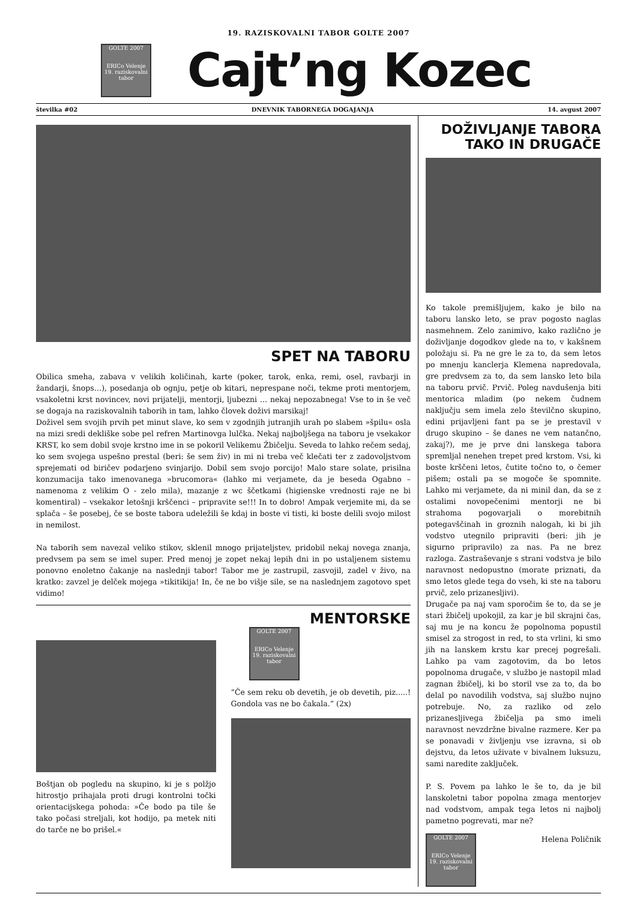19. RAZISKOVALNI TABOR GOLTE 2007
GOLTE 2007
ERICo Velenje
19. raziskovalni tabor
Cajt’ng Kozec
številka #02 DNEVNIK TABORNEGA DOGAJANJA 14. avgust 2007
SPET NA TABORU
Obilica smeha, zabava v velikih količinah, karte (poker, tarok, enka, remi, osel, ravbarji in žandarji, šnops…), posedanja ob ognju, petje ob kitari, neprespane noči, tekme proti mentorjem, vsakoletni krst novincev, novi prijatelji, mentorji, ljubezni … nekaj nepozabnega! Vse to in še več se dogaja na raziskovalnih taborih in tam, lahko človek doživi marsikaj!
Doživel sem svojih prvih pet minut slave, ko sem v zgodnjih jutranjih urah po slabem »špilu« osla na mizi sredi dekliške sobe pel refren Martinovga lulčka. Nekaj najboljšega na taboru je vsekakor KRST, ko sem dobil svoje krstno ime in se pokoril Velikemu Žbičelju. Seveda to lahko rečem sedaj, ko sem svojega uspešno prestal (beri: še sem živ) in mi ni treba več klečati ter z zadovoljstvom sprejemati od biričev podarjeno svinjarijo. Dobil sem svojo porcijo! Malo stare solate, prisilna konzumacija tako imenovanega »brucomora« (lahko mi verjamete, da je beseda Ogabno – namenoma z velikim O - zelo mila), mazanje z wc ščetkami (higienske vrednosti raje ne bi komentiral) – vsekakor letošnji krščenci – pripravite se!!! In to dobro! Ampak verjemite mi, da se splača – še posebej, če se boste tabora udeležili še kdaj in boste vi tisti, ki boste delili svojo milost in nemilost.
Na taborih sem navezal veliko stikov, sklenil mnogo prijateljstev, pridobil nekaj novega znanja, predvsem pa sem se imel super. Pred menoj je zopet nekaj lepih dni in po ustaljenem sistemu ponovno enoletno čakanje na naslednji tabor! Tabor me je zastrupil, zasvojil, zadel v živo, na kratko: zavzel je delček mojega »tikitikija! In, če ne bo višje sile, se na naslednjem zagotovo spet vidimo!
Boštjan ob pogledu na skupino, ki je s polžjo hitrostjo prihajala proti drugi kontrolni točki orientacijskega pohoda: »Če bodo pa tile še tako počasi streljali, kot hodijo, pa metek niti do tarče ne bo prišel.«
MENTORSKE
GOLTE 2007
ERICo Velenje
19. raziskovalni tabor
“Če sem reku ob devetih, je ob devetih, piz.....! Gondola vas ne bo čakala.” (2x)
DOŽIVLJANJE TABORA TAKO IN DRUGAČE
Ko takole premišljujem, kako je bilo na taboru lansko leto, se prav pogosto naglas nasmehnem. Zelo zanimivo, kako različno je doživljanje dogodkov glede na to, v kakšnem položaju si. Pa ne gre le za to, da sem letos po mnenju kanclerja Klemena napredovala, gre predvsem za to, da sem lansko leto bila na taboru prvič. Prvič. Poleg navdušenja biti mentorica mladim (po nekem čudnem naključju sem imela zelo številčno skupino, edini prijavljeni fant pa se je prestavil v drugo skupino – še danes ne vem natančno, zakaj?), me je prve dni lanskega tabora spremljal nenehen trepet pred krstom. Vsi, ki boste krščeni letos, čutite točno to, o čemer pišem; ostali pa se mogoče še spomnite. Lahko mi verjamete, da ni minil dan, da se z ostalimi novopečenimi mentorji ne bi strahoma pogovarjali o morebitnih potegavščinah in groznih nalogah, ki bi jih vodstvo utegnilo pripraviti (beri: jih je sigurno pripravilo) za nas. Pa ne brez razloga. Zastraševanje s strani vodstva je bilo naravnost nedopustno (morate priznati, da smo letos glede tega do vseh, ki ste na taboru prvič, zelo prizanesljivi).
Drugače pa naj vam sporočim še to, da se je stari žbičelj upokojil, za kar je bil skrajni čas, saj mu je na koncu že popolnoma popustil smisel za strogost in red, to sta vrlini, ki smo jih na lanskem krstu kar precej pogrešali. Lahko pa vam zagotovim, da bo letos popolnoma drugače, v službo je nastopil mlad zagnan žbičelj, ki bo storil vse za to, da bo delal po navodilih vodstva, saj službo nujno potrebuje. No, za razliko od zelo prizanesljivega žbičelja pa smo imeli naravnost nevzdržne bivalne razmere. Ker pa se ponavadi v življenju vse izravna, si ob dejstvu, da letos uživate v bivalnem luksuzu, sami naredite zaključek.
P. S. Povem pa lahko le še to, da je bil lanskoletni tabor popolna zmaga mentorjev nad vodstvom, ampak tega letos ni najbolj pametno pogrevati, mar ne?
GOLTE 2007
ERICo Velenje
19. raziskovalni tabor
Helena Poličnik